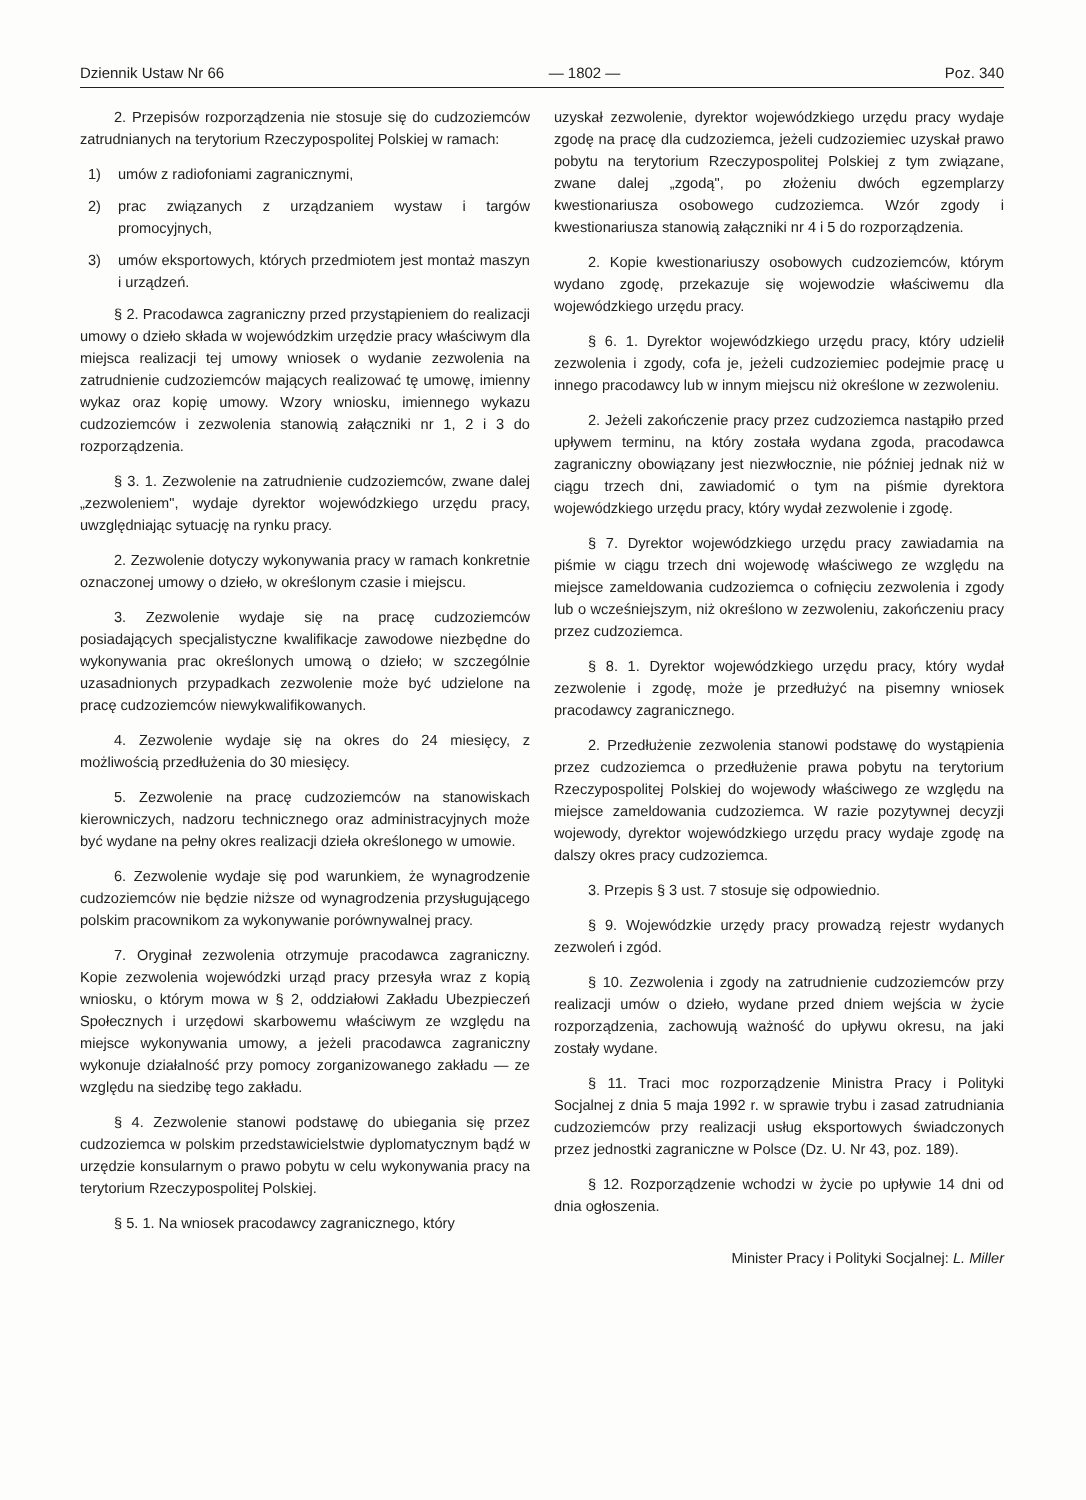Dziennik Ustaw Nr 66 — 1802 — Poz. 340
2. Przepisów rozporządzenia nie stosuje się do cudzoziemców zatrudnianych na terytorium Rzeczypospolitej Polskiej w ramach:
1) umów z radiofoniami zagranicznymi,
2) prac związanych z urządzaniem wystaw i targów promocyjnych,
3) umów eksportowych, których przedmiotem jest montaż maszyn i urządzeń.
§ 2. Pracodawca zagraniczny przed przystąpieniem do realizacji umowy o dzieło składa w wojewódzkim urzędzie pracy właściwym dla miejsca realizacji tej umowy wniosek o wydanie zezwolenia na zatrudnienie cudzoziemców mających realizować tę umowę, imienny wykaz oraz kopię umowy. Wzory wniosku, imiennego wykazu cudzoziemców i zezwolenia stanowią załączniki nr 1, 2 i 3 do rozporządzenia.
§ 3. 1. Zezwolenie na zatrudnienie cudzoziemców, zwane dalej „zezwoleniem", wydaje dyrektor wojewódzkiego urzędu pracy, uwzględniając sytuację na rynku pracy.
2. Zezwolenie dotyczy wykonywania pracy w ramach konkretnie oznaczonej umowy o dzieło, w określonym czasie i miejscu.
3. Zezwolenie wydaje się na pracę cudzoziemców posiadających specjalistyczne kwalifikacje zawodowe niezbędne do wykonywania prac określonych umową o dzieło; w szczególnie uzasadnionych przypadkach zezwolenie może być udzielone na pracę cudzoziemców niewykwalifikowanych.
4. Zezwolenie wydaje się na okres do 24 miesięcy, z możliwością przedłużenia do 30 miesięcy.
5. Zezwolenie na pracę cudzoziemców na stanowiskach kierowniczych, nadzoru technicznego oraz administracyjnych może być wydane na pełny okres realizacji dzieła określonego w umowie.
6. Zezwolenie wydaje się pod warunkiem, że wynagrodzenie cudzoziemców nie będzie niższe od wynagrodzenia przysługującego polskim pracownikom za wykonywanie porównywalnej pracy.
7. Oryginał zezwolenia otrzymuje pracodawca zagraniczny. Kopie zezwolenia wojewódzki urząd pracy przesyła wraz z kopią wniosku, o którym mowa w § 2, oddziałowi Zakładu Ubezpieczeń Społecznych i urzędowi skarbowemu właściwym ze względu na miejsce wykonywania umowy, a jeżeli pracodawca zagraniczny wykonuje działalność przy pomocy zorganizowanego zakładu — ze względu na siedzibę tego zakładu.
§ 4. Zezwolenie stanowi podstawę do ubiegania się przez cudzoziemca w polskim przedstawicielstwie dyplomatycznym bądź w urzędzie konsularnym o prawo pobytu w celu wykonywania pracy na terytorium Rzeczypospolitej Polskiej.
§ 5. 1. Na wniosek pracodawcy zagranicznego, który
uzyskał zezwolenie, dyrektor wojewódzkiego urzędu pracy wydaje zgodę na pracę dla cudzoziemca, jeżeli cudzoziemiec uzyskał prawo pobytu na terytorium Rzeczypospolitej Polskiej z tym związane, zwane dalej „zgodą", po złożeniu dwóch egzemplarzy kwestionariusza osobowego cudzoziemca. Wzór zgody i kwestionariusza stanowią załączniki nr 4 i 5 do rozporządzenia.
2. Kopie kwestionariuszy osobowych cudzoziemców, którym wydano zgodę, przekazuje się wojewodzie właściwemu dla wojewódzkiego urzędu pracy.
§ 6. 1. Dyrektor wojewódzkiego urzędu pracy, który udzielił zezwolenia i zgody, cofa je, jeżeli cudzoziemiec podejmie pracę u innego pracodawcy lub w innym miejscu niż określone w zezwoleniu.
2. Jeżeli zakończenie pracy przez cudzoziemca nastąpiło przed upływem terminu, na który została wydana zgoda, pracodawca zagraniczny obowiązany jest niezwłocznie, nie później jednak niż w ciągu trzech dni, zawiadomić o tym na piśmie dyrektora wojewódzkiego urzędu pracy, który wydał zezwolenie i zgodę.
§ 7. Dyrektor wojewódzkiego urzędu pracy zawiadamia na piśmie w ciągu trzech dni wojewodę właściwego ze względu na miejsce zameldowania cudzoziemca o cofnięciu zezwolenia i zgody lub o wcześniejszym, niż określono w zezwoleniu, zakończeniu pracy przez cudzoziemca.
§ 8. 1. Dyrektor wojewódzkiego urzędu pracy, który wydał zezwolenie i zgodę, może je przedłużyć na pisemny wniosek pracodawcy zagranicznego.
2. Przedłużenie zezwolenia stanowi podstawę do wystąpienia przez cudzoziemca o przedłużenie prawa pobytu na terytorium Rzeczypospolitej Polskiej do wojewody właściwego ze względu na miejsce zameldowania cudzoziemca. W razie pozytywnej decyzji wojewody, dyrektor wojewódzkiego urzędu pracy wydaje zgodę na dalszy okres pracy cudzoziemca.
3. Przepis § 3 ust. 7 stosuje się odpowiednio.
§ 9. Wojewódzkie urzędy pracy prowadzą rejestr wydanych zezwoleń i zgód.
§ 10. Zezwolenia i zgody na zatrudnienie cudzoziemców przy realizacji umów o dzieło, wydane przed dniem wejścia w życie rozporządzenia, zachowują ważność do upływu okresu, na jaki zostały wydane.
§ 11. Traci moc rozporządzenie Ministra Pracy i Polityki Socjalnej z dnia 5 maja 1992 r. w sprawie trybu i zasad zatrudniania cudzoziemców przy realizacji usług eksportowych świadczonych przez jednostki zagraniczne w Polsce (Dz. U. Nr 43, poz. 189).
§ 12. Rozporządzenie wchodzi w życie po upływie 14 dni od dnia ogłoszenia.
Minister Pracy i Polityki Socjalnej: L. Miller